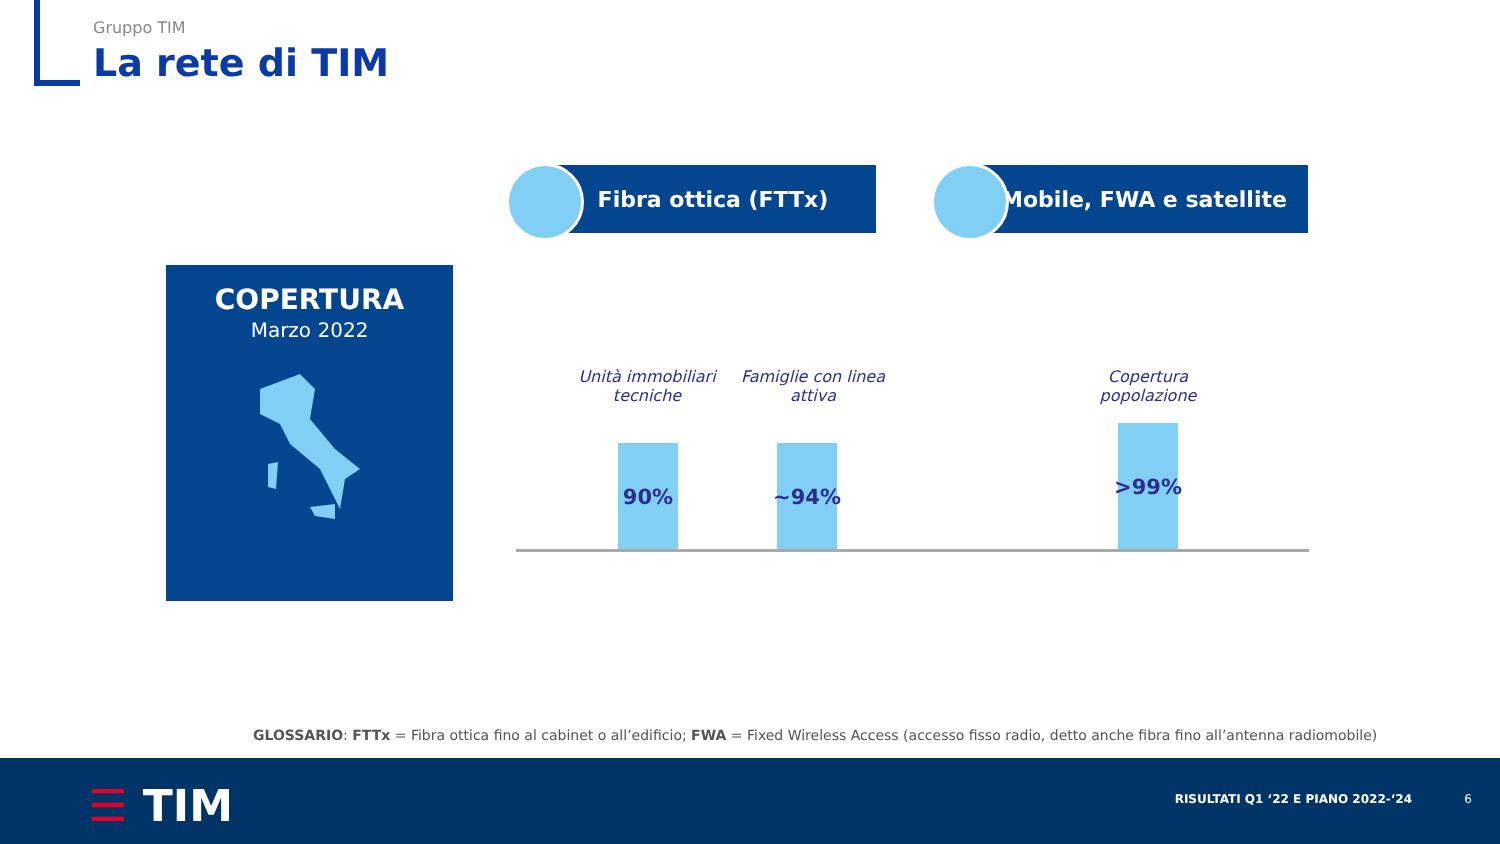Gruppo TIM
La rete di TIM
COPERTURA
Marzo 2022
Fibra ottica (FTTx) Mobile, FWA e satellite
Unità immobiliari tecniche
Famiglie con linea attiva
Copertura popolazione
90% ~94%
>99%
GLOSSARIO: FTTx = Fibra ottica fino al cabinet o all’edificio; FWA = Fixed Wireless Access (accesso fisso radio, detto anche fibra fino all’antenna radiomobile)
☰ TIM
RISULTATI Q1 ‘22 E PIANO 2022-‘24
6